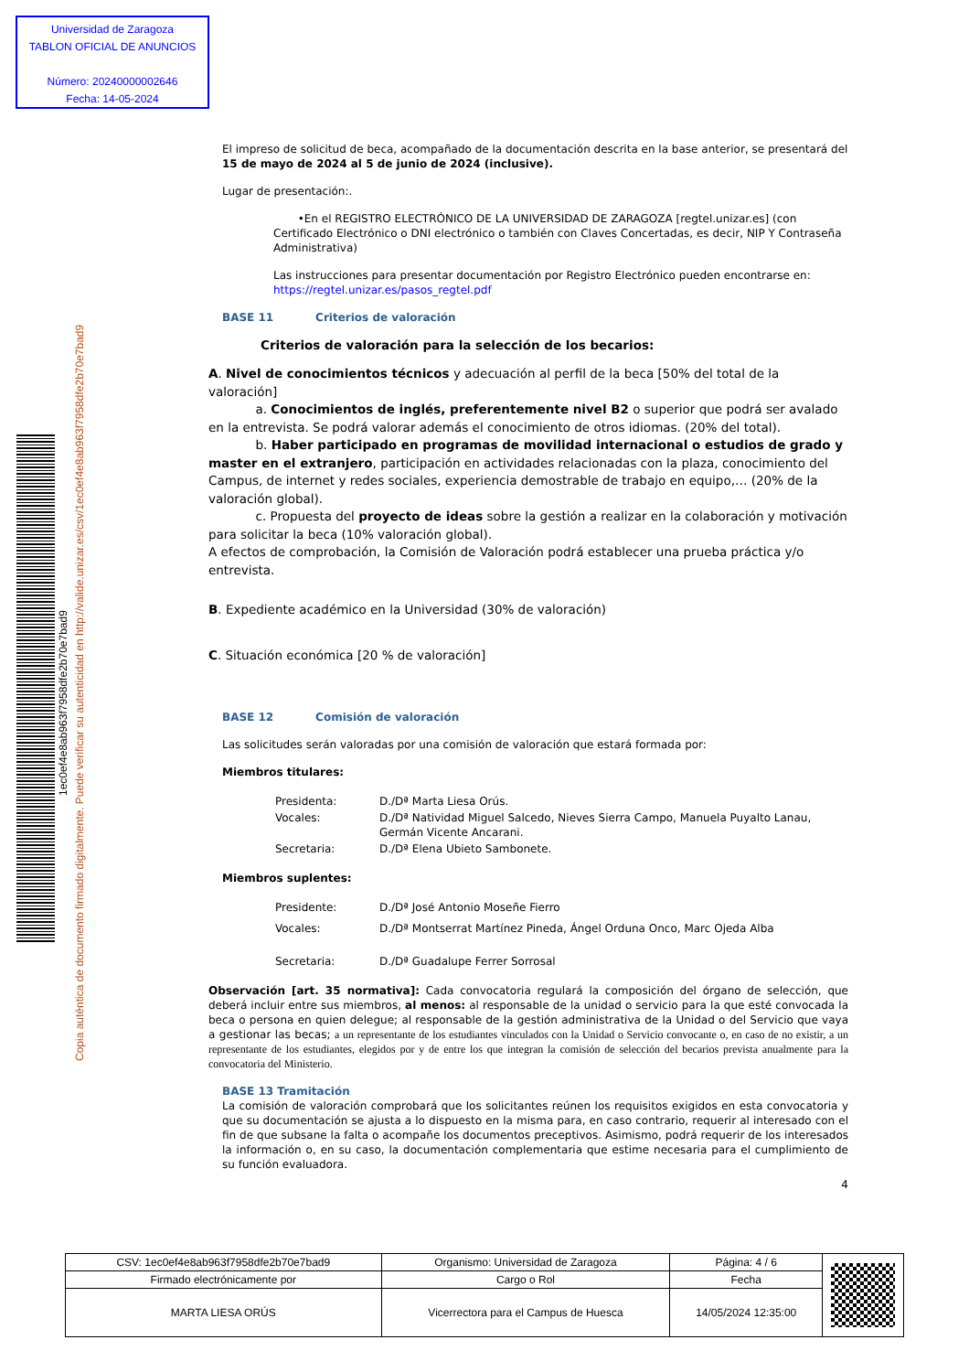Universidad de Zaragoza
TABLON OFICIAL DE ANUNCIOS
Número: 20240000002646
Fecha: 14-05-2024
1ec0ef4e8ab963f7958dfe2b70e7bad9
Copia auténtica de documento firmado digitalmente. Puede verificar su autenticidad en http://valide.unizar.es/csv/1ec0ef4e8ab963f7958dfe2b70e7bad9
El impreso de solicitud de beca, acompañado de la documentación descrita en la base anterior, se presentará del 15 de mayo de 2024 al 5 de junio de 2024 (inclusive).
Lugar de presentación:.
•En el REGISTRO ELECTRÓNICO DE LA UNIVERSIDAD DE ZARAGOZA [regtel.unizar.es] (con Certificado Electrónico o DNI electrónico o también con Claves Concertadas, es decir, NIP Y Contraseña Administrativa)
Las instrucciones para presentar documentación por Registro Electrónico pueden encontrarse en: https://regtel.unizar.es/pasos_regtel.pdf
BASE 11 Criterios de valoración
Criterios de valoración para la selección de los becarios:
A. Nivel de conocimientos técnicos y adecuación al perfil de la beca [50% del total de la valoración]
a. Conocimientos de inglés, preferentemente nivel B2 o superior que podrá ser avalado en la entrevista. Se podrá valorar además el conocimiento de otros idiomas. (20% del total).
b. Haber participado en programas de movilidad internacional o estudios de grado y master en el extranjero, participación en actividades relacionadas con la plaza, conocimiento del Campus, de internet y redes sociales, experiencia demostrable de trabajo en equipo,… (20% de la valoración global).
c. Propuesta del proyecto de ideas sobre la gestión a realizar en la colaboración y motivación para solicitar la beca (10% valoración global).
A efectos de comprobación, la Comisión de Valoración podrá establecer una prueba práctica y/o entrevista.
B. Expediente académico en la Universidad (30% de valoración)
C. Situación económica [20 % de valoración]
BASE 12 Comisión de valoración
Las solicitudes serán valoradas por una comisión de valoración que estará formada por:
Miembros titulares:
| Presidenta: | D./Dª Marta Liesa Orús. |
| Vocales: | D./Dª Natividad Miguel Salcedo, Nieves Sierra Campo, Manuela Puyalto Lanau, Germán Vicente Ancarani. |
| Secretaria: | D./Dª Elena Ubieto Sambonete. |
Miembros suplentes:
| Presidente: | D./Dª José Antonio Moseñe Fierro |
| Vocales: | D./Dª Montserrat Martínez Pineda, Ángel Orduna Onco, Marc Ojeda Alba |
| Secretaria: | D./Dª Guadalupe Ferrer Sorrosal |
Observación [art. 35 normativa]: Cada convocatoria regulará la composición del órgano de selección, que deberá incluir entre sus miembros, al menos: al responsable de la unidad o servicio para la que esté convocada la beca o persona en quien delegue; al responsable de la gestión administrativa de la Unidad o del Servicio que vaya a gestionar las becas; a un representante de los estudiantes vinculados con la Unidad o Servicio convocante o, en caso de no existir, a un representante de los estudiantes, elegidos por y de entre los que integran la comisión de selección del becarios prevista anualmente para la convocatoria del Ministerio.
BASE 13 Tramitación
La comisión de valoración comprobará que los solicitantes reúnen los requisitos exigidos en esta convocatoria y que su documentación se ajusta a lo dispuesto en la misma para, en caso contrario, requerir al interesado con el fin de que subsane la falta o acompañe los documentos preceptivos. Asimismo, podrá requerir de los interesados la información o, en su caso, la documentación complementaria que estime necesaria para el cumplimiento de su función evaluadora.
4
| CSV: 1ec0ef4e8ab963f7958dfe2b70e7bad9 | Organismo: Universidad de Zaragoza | Página: 4 / 6 | |
| Firmado electrónicamente por | Cargo o Rol | Fecha | |
| MARTA LIESA ORÚS | Vicerrectora para el Campus de Huesca | 14/05/2024 12:35:00 | |